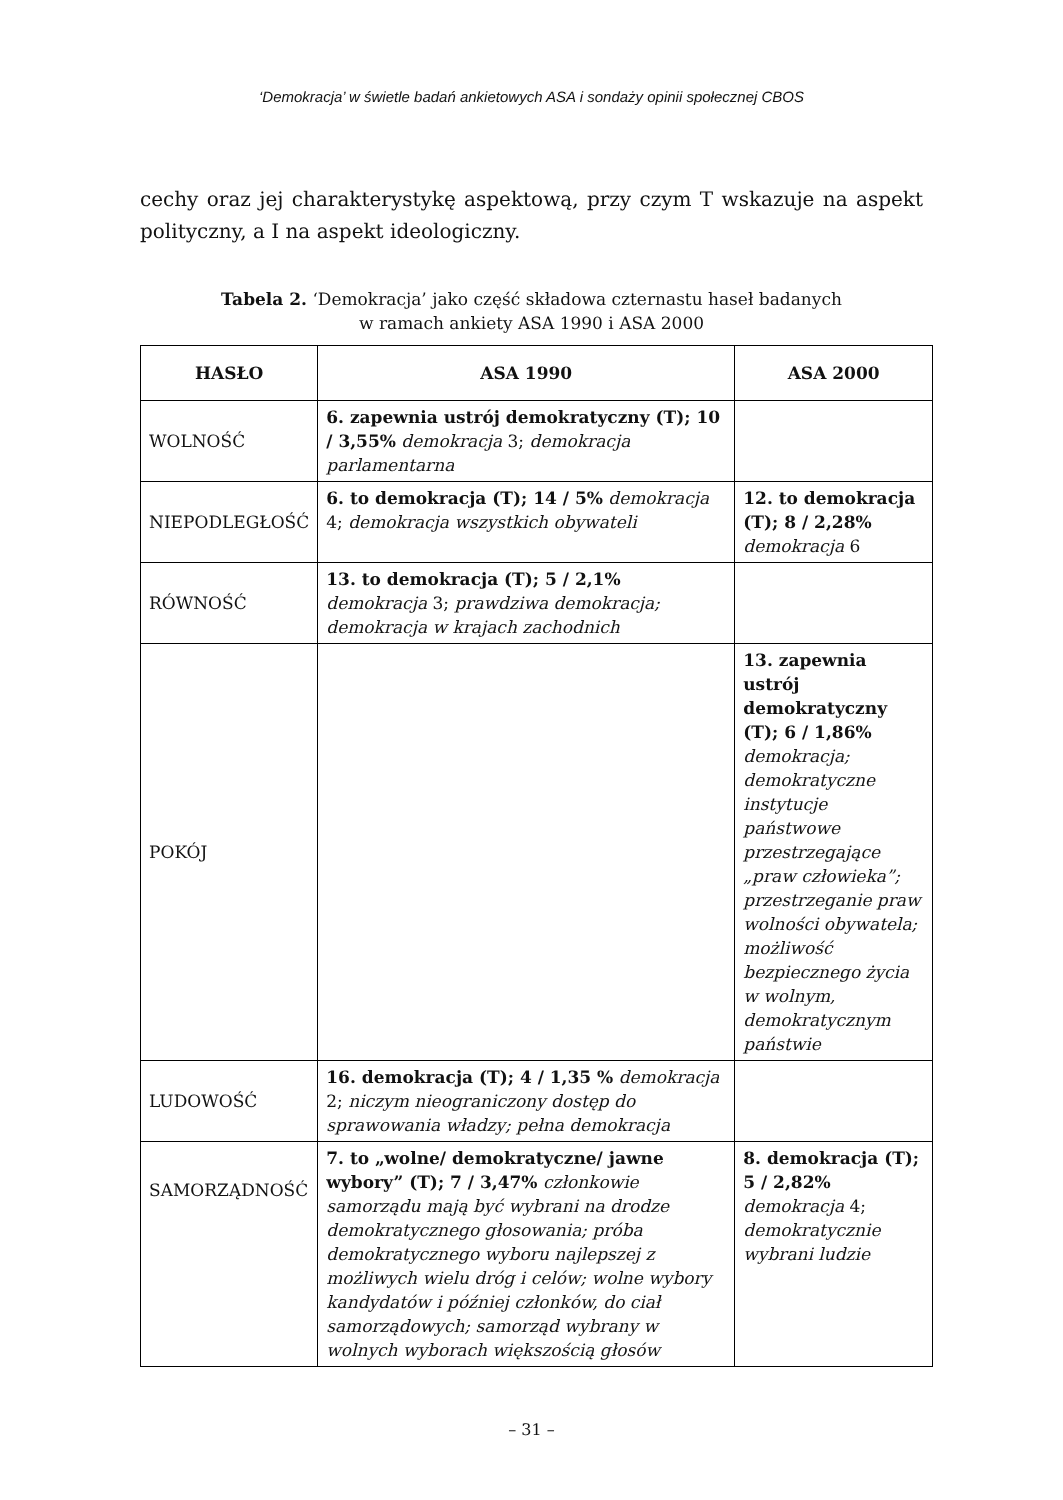‘Demokracja’ w świetle badań ankietowych ASA i sondaży opinii społecznej CBOS
cechy oraz jej charakterystykę aspektową, przy czym T wskazuje na aspekt polityczny, a I na aspekt ideologiczny.
Tabela 2. ‘Demokracja’ jako część składowa czternastu haseł badanych
w ramach ankiety ASA 1990 i ASA 2000
| HASŁO | ASA 1990 | ASA 2000 |
| --- | --- | --- |
| WOLNOŚĆ | 6. zapewnia ustrój demokratyczny (T); 10 / 3,55% demokracja 3; demokracja parlamentarna | |
| NIEPODLEGŁOŚĆ | 6. to demokracja (T); 14 / 5% demokracja 4; demokracja wszystkich obywateli | 12. to demokracja (T); 8 / 2,28% demokracja 6 |
| RÓWNOŚĆ | 13. to demokracja (T); 5 / 2,1% demokracja 3; prawdziwa demokracja; demokracja w krajach zachodnich | |
| POKÓJ | | 13. zapewnia ustrój demokratyczny (T); 6 / 1,86% demokracja; demokratyczne instytucje państwowe przestrzegające „praw człowieka”; przestrzeganie praw wolności obywatela; możliwość bezpiecznego życia w wolnym, demokratycznym państwie |
| LUDOWOŚĆ | 16. demokracja (T); 4 / 1,35 % demokracja 2; niczym nieograniczony dostęp do sprawowania władzy; pełna demokracja | |
| SAMORZĄDNOŚĆ | 7. to „wolne/ demokratyczne/ jawne wybory” (T); 7 / 3,47% członkowie samorządu mają być wybrani na drodze demokratycznego głosowania; próba demokratycznego wyboru najlepszej z możliwych wielu dróg i celów; wolne wybory kandydatów i później członków, do ciał samorządowych; samorząd wybrany w wolnych wyborach większością głosów | 8. demokracja (T); 5 / 2,82% demokracja 4; demokratycznie wybrani ludzie |
– 31 –